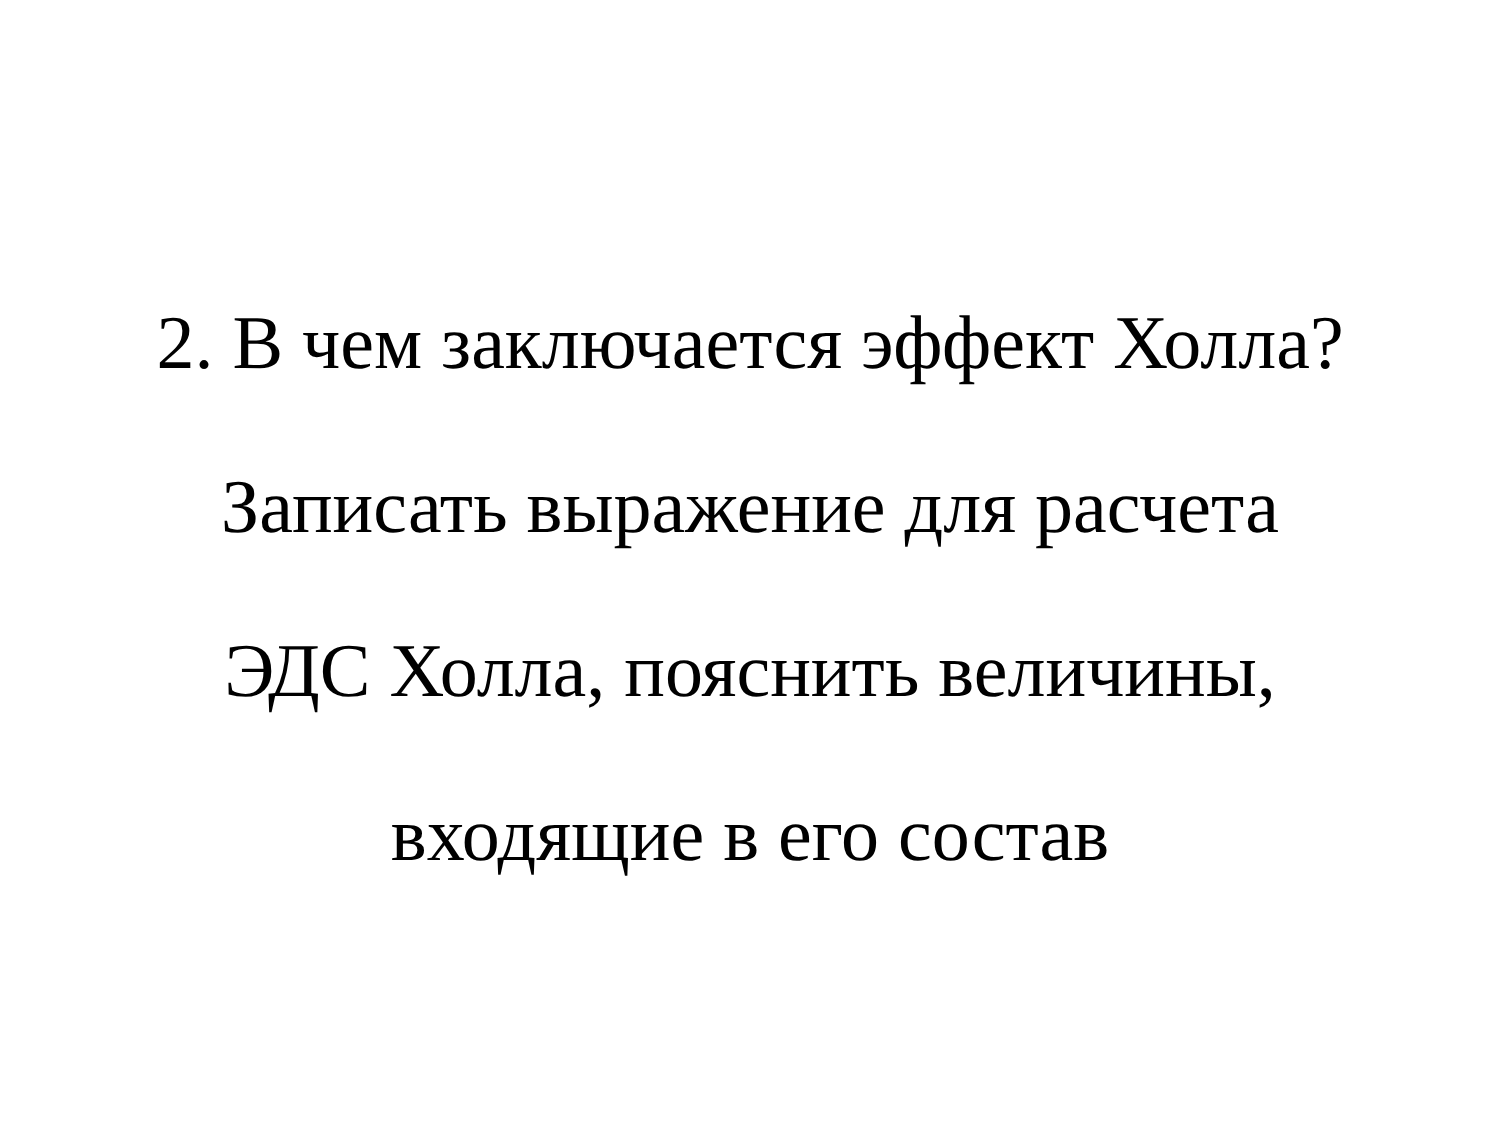2. В чем заключается эффект Холла?
Записать выражение для расчета
ЭДС Холла, пояснить величины,
входящие в его состав